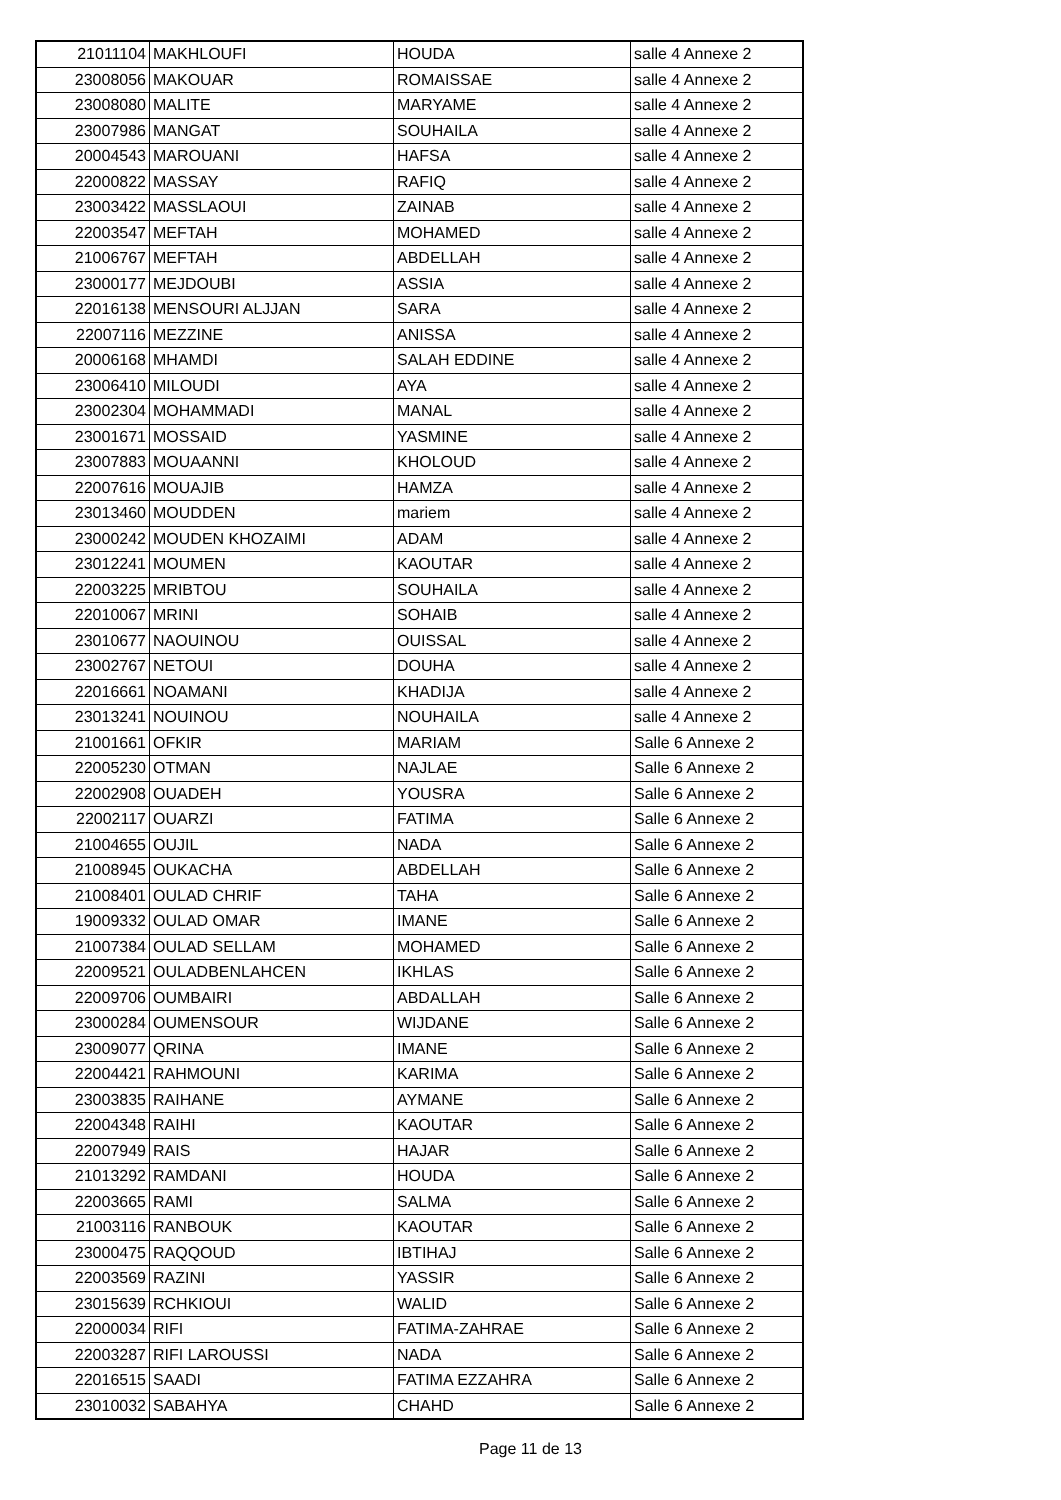| 21011104 | MAKHLOUFI | HOUDA | salle 4 Annexe 2 |
| 23008056 | MAKOUAR | ROMAISSAE | salle 4 Annexe 2 |
| 23008080 | MALITE | MARYAME | salle 4 Annexe 2 |
| 23007986 | MANGAT | SOUHAILA | salle 4 Annexe 2 |
| 20004543 | MAROUANI | HAFSA | salle 4 Annexe 2 |
| 22000822 | MASSAY | RAFIQ | salle 4 Annexe 2 |
| 23003422 | MASSLAOUI | ZAINAB | salle 4 Annexe 2 |
| 22003547 | MEFTAH | MOHAMED | salle 4 Annexe 2 |
| 21006767 | MEFTAH | ABDELLAH | salle 4 Annexe 2 |
| 23000177 | MEJDOUBI | ASSIA | salle 4 Annexe 2 |
| 22016138 | MENSOURI ALJJAN | SARA | salle 4 Annexe 2 |
| 22007116 | MEZZINE | ANISSA | salle 4 Annexe 2 |
| 20006168 | MHAMDI | SALAH EDDINE | salle 4 Annexe 2 |
| 23006410 | MILOUDI | AYA | salle 4 Annexe 2 |
| 23002304 | MOHAMMADI | MANAL | salle 4 Annexe 2 |
| 23001671 | MOSSAID | YASMINE | salle 4 Annexe 2 |
| 23007883 | MOUAANNI | KHOLOUD | salle 4 Annexe 2 |
| 22007616 | MOUAJIB | HAMZA | salle 4 Annexe 2 |
| 23013460 | MOUDDEN | mariem | salle 4 Annexe 2 |
| 23000242 | MOUDEN KHOZAIMI | ADAM | salle 4 Annexe 2 |
| 23012241 | MOUMEN | KAOUTAR | salle 4 Annexe 2 |
| 22003225 | MRIBTOU | SOUHAILA | salle 4 Annexe 2 |
| 22010067 | MRINI | SOHAIB | salle 4 Annexe 2 |
| 23010677 | NAOUINOU | OUISSAL | salle 4 Annexe 2 |
| 23002767 | NETOUI | DOUHA | salle 4 Annexe 2 |
| 22016661 | NOAMANI | KHADIJA | salle 4 Annexe 2 |
| 23013241 | NOUINOU | NOUHAILA | salle 4 Annexe 2 |
| 21001661 | OFKIR | MARIAM | Salle 6 Annexe 2 |
| 22005230 | OTMAN | NAJLAE | Salle 6 Annexe 2 |
| 22002908 | OUADEH | YOUSRA | Salle 6 Annexe 2 |
| 22002117 | OUARZI | FATIMA | Salle 6 Annexe 2 |
| 21004655 | OUJIL | NADA | Salle 6 Annexe 2 |
| 21008945 | OUKACHA | ABDELLAH | Salle 6 Annexe 2 |
| 21008401 | OULAD CHRIF | TAHA | Salle 6 Annexe 2 |
| 19009332 | OULAD OMAR | IMANE | Salle 6 Annexe 2 |
| 21007384 | OULAD SELLAM | MOHAMED | Salle 6 Annexe 2 |
| 22009521 | OULADBENLAHCEN | IKHLAS | Salle 6 Annexe 2 |
| 22009706 | OUMBAIRI | ABDALLAH | Salle 6 Annexe 2 |
| 23000284 | OUMENSOUR | WIJDANE | Salle 6 Annexe 2 |
| 23009077 | QRINA | IMANE | Salle 6 Annexe 2 |
| 22004421 | RAHMOUNI | KARIMA | Salle 6 Annexe 2 |
| 23003835 | RAIHANE | AYMANE | Salle 6 Annexe 2 |
| 22004348 | RAIHI | KAOUTAR | Salle 6 Annexe 2 |
| 22007949 | RAIS | HAJAR | Salle 6 Annexe 2 |
| 21013292 | RAMDANI | HOUDA | Salle 6 Annexe 2 |
| 22003665 | RAMI | SALMA | Salle 6 Annexe 2 |
| 21003116 | RANBOUK | KAOUTAR | Salle 6 Annexe 2 |
| 23000475 | RAQQOUD | IBTIHAJ | Salle 6 Annexe 2 |
| 22003569 | RAZINI | YASSIR | Salle 6 Annexe 2 |
| 23015639 | RCHKIOUI | WALID | Salle 6 Annexe 2 |
| 22000034 | RIFI | FATIMA-ZAHRAE | Salle 6 Annexe 2 |
| 22003287 | RIFI LAROUSSI | NADA | Salle 6 Annexe 2 |
| 22016515 | SAADI | FATIMA EZZAHRA | Salle 6 Annexe 2 |
| 23010032 | SABAHYA | CHAHD | Salle 6 Annexe 2 |
Page 11 de 13